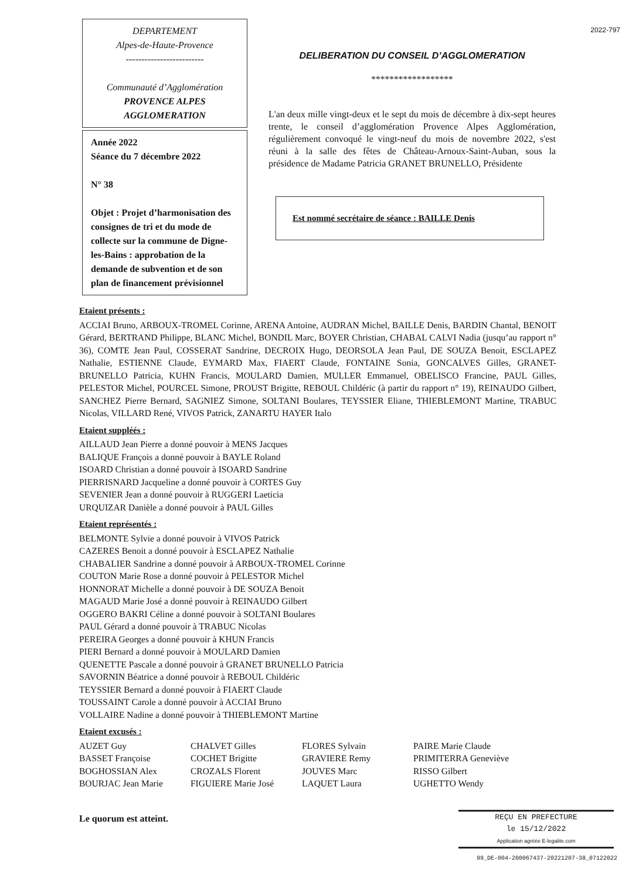DEPARTEMENT
Alpes-de-Haute-Provence
-------------------------
Communauté d’Agglomération
PROVENCE ALPES
AGGLOMERATION
Année 2022
Séance du 7 décembre 2022
N° 38
Objet : Projet d’harmonisation des consignes de tri et du mode de collecte sur la commune de Digne-les-Bains : approbation de la demande de subvention et de son plan de financement prévisionnel
2022-797
DELIBERATION DU CONSEIL D’AGGLOMERATION
******************
L'an deux mille vingt-deux et le sept du mois de décembre à dix-sept heures trente, le conseil d’agglomération Provence Alpes Agglomération, régulièrement convoqué le vingt-neuf du mois de novembre 2022, s'est réuni à la salle des fêtes de Château-Arnoux-Saint-Auban, sous la présidence de Madame Patricia GRANET BRUNELLO, Présidente
Est nommé secrétaire de séance : BAILLE Denis
Etaient présents :
ACCIAI Bruno, ARBOUX-TROMEL Corinne, ARENA Antoine, AUDRAN Michel, BAILLE Denis, BARDIN Chantal, BENOIT Gérard, BERTRAND Philippe, BLANC Michel, BONDIL Marc, BOYER Christian, CHABAL CALVI Nadia (jusqu’au rapport n° 36), COMTE Jean Paul, COSSERAT Sandrine, DECROIX Hugo, DEORSOLA Jean Paul, DE SOUZA Benoit, ESCLAPEZ Nathalie, ESTIENNE Claude, EYMARD Max, FIAERT Claude, FONTAINE Sonia, GONCALVES Gilles, GRANET-BRUNELLO Patricia, KUHN Francis, MOULARD Damien, MULLER Emmanuel, OBELISCO Francine, PAUL Gilles, PELESTOR Michel, POURCEL Simone, PROUST Brigitte, REBOUL Childéric (à partir du rapport n° 19), REINAUDO Gilbert, SANCHEZ Pierre Bernard, SAGNIEZ Simone, SOLTANI Boulares, TEYSSIER Eliane, THIEBLEMONT Martine, TRABUC Nicolas, VILLARD René, VIVOS Patrick, ZANARTU HAYER Italo
Etaient suppléés :
AILLAUD Jean Pierre a donné pouvoir à MENS Jacques
BALIQUE François a donné pouvoir à BAYLE Roland
ISOARD Christian a donné pouvoir à ISOARD Sandrine
PIERRISNARD Jacqueline a donné pouvoir à CORTES Guy
SEVENIER Jean a donné pouvoir à RUGGERI Laeticia
URQUIZAR Danièle a donné pouvoir à PAUL Gilles
Etaient représentés :
BELMONTE Sylvie a donné pouvoir à VIVOS Patrick
CAZERES Benoit a donné pouvoir à ESCLAPEZ Nathalie
CHABALIER Sandrine a donné pouvoir à ARBOUX-TROMEL Corinne
COUTON Marie Rose a donné pouvoir à PELESTOR Michel
HONNORAT Michelle a donné pouvoir à DE SOUZA Benoit
MAGAUD Marie José a donné pouvoir à REINAUDO Gilbert
OGGERO BAKRI Céline a donné pouvoir à SOLTANI Boulares
PAUL Gérard a donné pouvoir à TRABUC Nicolas
PEREIRA Georges a donné pouvoir à KHUN Francis
PIERI Bernard a donné pouvoir à MOULARD Damien
QUENETTE Pascale a donné pouvoir à GRANET BRUNELLO Patricia
SAVORNIN Béatrice a donné pouvoir à REBOUL Childéric
TEYSSIER Bernard a donné pouvoir à FIAERT Claude
TOUSSAINT Carole a donné pouvoir à ACCIAI Bruno
VOLLAIRE Nadine a donné pouvoir à THIEBLEMONT Martine
Etaient excusés :
AUZET Guy
BASSET Françoise
BOGHOSSIAN Alex
BOURJAC Jean Marie
CHALVET Gilles
COCHET Brigitte
CROZALS Florent
FIGUIERE Marie José
FLORES Sylvain
GRAVIERE Remy
JOUVES Marc
LAQUET Laura
PAIRE Marie Claude
PRIMITERRA Geneviève
RISSO Gilbert
UGHETTO Wendy
Le quorum est atteint.
REÇU EN PREFECTURE
le 15/12/2022
Application agréée E-legalite.com
99_DE-004-200067437-20221207-38_07122022